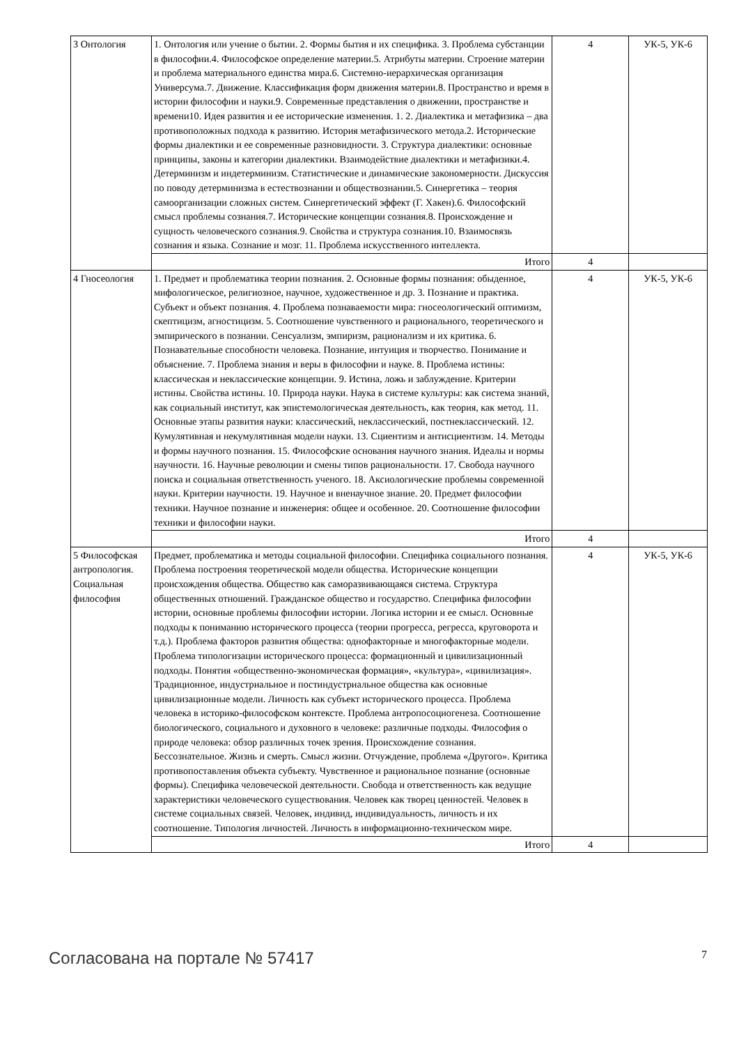| 3 Онтология | 1. Онтология или учение о бытии. 2. Формы бытия и их специфика. 3. Проблема субстанции в философии.4. Философское определение материи.5. Атрибуты материи. Строение материи и проблема материального единства мира.6. Системно-иерархическая организация Универсума.7. Движение. Классификация форм движения материи.8. Пространство и время в истории философии и науки.9. Современные представления о движении, пространстве и времени10. Идея развития и ее исторические изменения. 1. 2. Диалектика и метафизика – два противоположных подхода к развитию. История метафизического метода.2. Исторические формы диалектики и ее современные разновидности. 3. Структура диалектики: основные принципы, законы и категории диалектики. Взаимодействие диалектики и метафизики.4. Детерминизм и индетерминизм. Статистические и динамические закономерности. Дискуссия по поводу детерминизма в естествознании и обществознании.5. Синергетика – теория самоорганизации сложных систем. Синергетический эффект (Г. Хакен).6. Философский смысл проблемы сознания.7. Исторические концепции сознания.8. Происхождение и сущность человеческого сознания.9. Свойства и структура сознания.10. Взаимосвязь сознания и языка. Сознание и мозг. 11. Проблема искусственного интеллекта. | 4 | УК-5, УК-6 |
| | Итого | 4 | |
| 4 Гносеология | 1. Предмет и проблематика теории познания. 2. Основные формы познания: обыденное, мифологическое, религиозное, научное, художественное и др. 3. Познание и практика. Субъект и объект познания. 4. Проблема познаваемости мира: гносеологический оптимизм, скептицизм, агностицизм. 5. Соотношение чувственного и рационального, теоретического и эмпирического в познании. Сенсуализм, эмпиризм, рационализм и их критика. 6. Познавательные способности человека. Познание, интуиция и творчество. Понимание и объяснение. 7. Проблема знания и веры в философии и науке. 8. Проблема истины: классическая и неклассические концепции. 9. Истина, ложь и заблуждение. Критерии истины. Свойства истины. 10. Природа науки. Наука в системе культуры: как система знаний, как социальный институт, как эпистемологическая деятельность, как теория, как метод. 11. Основные этапы развития науки: классический, неклассический, постнеклассический. 12. Кумулятивная и некумулятивная модели науки. 13. Сциентизм и антисциентизм. 14. Методы и формы научного познания. 15. Философские основания научного знания. Идеалы и нормы научности. 16. Научные революции и смены типов рациональности. 17. Свобода научного поиска и социальная ответственность ученого. 18. Аксиологические проблемы современной науки. Критерии научности. 19. Научное и вненаучное знание. 20. Предмет философии техники. Научное познание и инженерия: общее и особенное. 20. Соотношение философии техники и философии науки. | 4 | УК-5, УК-6 |
| | Итого | 4 | |
| 5 Философская антропология. Социальная философия | Предмет, проблематика и методы социальной философии. Специфика социального познания. Проблема построения теоретической модели общества. Исторические концепции происхождения общества. Общество как саморазвивающаяся система. Структура общественных отношений. Гражданское общество и государство. Специфика философии истории, основные проблемы философии истории. Логика истории и ее смысл. Основные подходы к пониманию исторического процесса (теории прогресса, регресса, круговорота и т.д.). Проблема факторов развития общества: однофакторные и многофакторные модели. Проблема типологизации исторического процесса: формационный и цивилизационный подходы. Понятия «общественно-экономическая формация», «культура», «цивилизация». Традиционное, индустриальное и постиндустриальное общества как основные цивилизационные модели. Личность как субъект исторического процесса. Проблема человека в историко-философском контексте. Проблема антропосоциогенеза. Соотношение биологического, социального и духовного в человеке: различные подходы. Философия о природе человека: обзор различных точек зрения. Происхождение сознания. Бессознательное. Жизнь и смерть. Смысл жизни. Отчуждение, проблема «Другого». Критика противопоставления объекта субъекту. Чувственное и рациональное познание (основные формы). Специфика человеческой деятельности. Свобода и ответственность как ведущие характеристики человеческого существования. Человек как творец ценностей. Человек в системе социальных связей. Человек, индивид, индивидуальность, личность и их соотношение. Типология личностей. Личность в информационно-техническом мире. | 4 | УК-5, УК-6 |
| | Итого | 4 | |
Согласована на портале № 57417 7